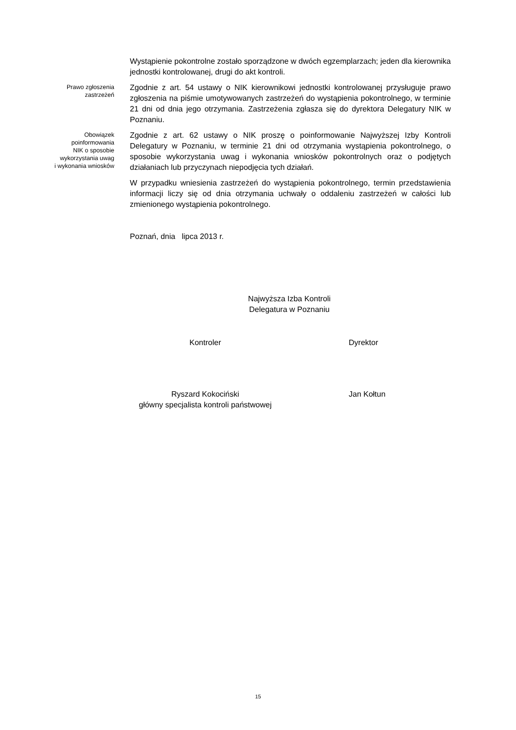Wystąpienie pokontrolne zostało sporządzone w dwóch egzemplarzach; jeden dla kierownika jednostki kontrolowanej, drugi do akt kontroli.
Prawo zgłoszenia
zastrzeżeń
Zgodnie z art. 54 ustawy o NIK kierownikowi jednostki kontrolowanej przysługuje prawo zgłoszenia na piśmie umotywowanych zastrzeżeń do wystąpienia pokontrolnego, w terminie 21 dni od dnia jego otrzymania. Zastrzeżenia zgłasza się do dyrektora Delegatury NIK w Poznaniu.
Obowiązek
poinformowania
NIK o sposobie
wykorzystania uwag
i wykonania wniosków
Zgodnie z art. 62 ustawy o NIK proszę o poinformowanie Najwyższej Izby Kontroli Delegatury w Poznaniu, w terminie 21 dni od otrzymania wystąpienia pokontrolnego, o sposobie wykorzystania uwag i wykonania wniosków pokontrolnych oraz o podjętych działaniach lub przyczynach niepodjęcia tych działań.
W przypadku wniesienia zastrzeżeń do wystąpienia pokontrolnego, termin przedstawienia informacji liczy się od dnia otrzymania uchwały o oddaleniu zastrzeżeń w całości lub zmienionego wystąpienia pokontrolnego.
Poznań, dnia lipca 2013 r.
Najwyższa Izba Kontroli
Delegatura w Poznaniu
Kontroler Dyrektor
Ryszard Kokociński
główny specjalista kontroli państwowej
Jan Kołtun
15